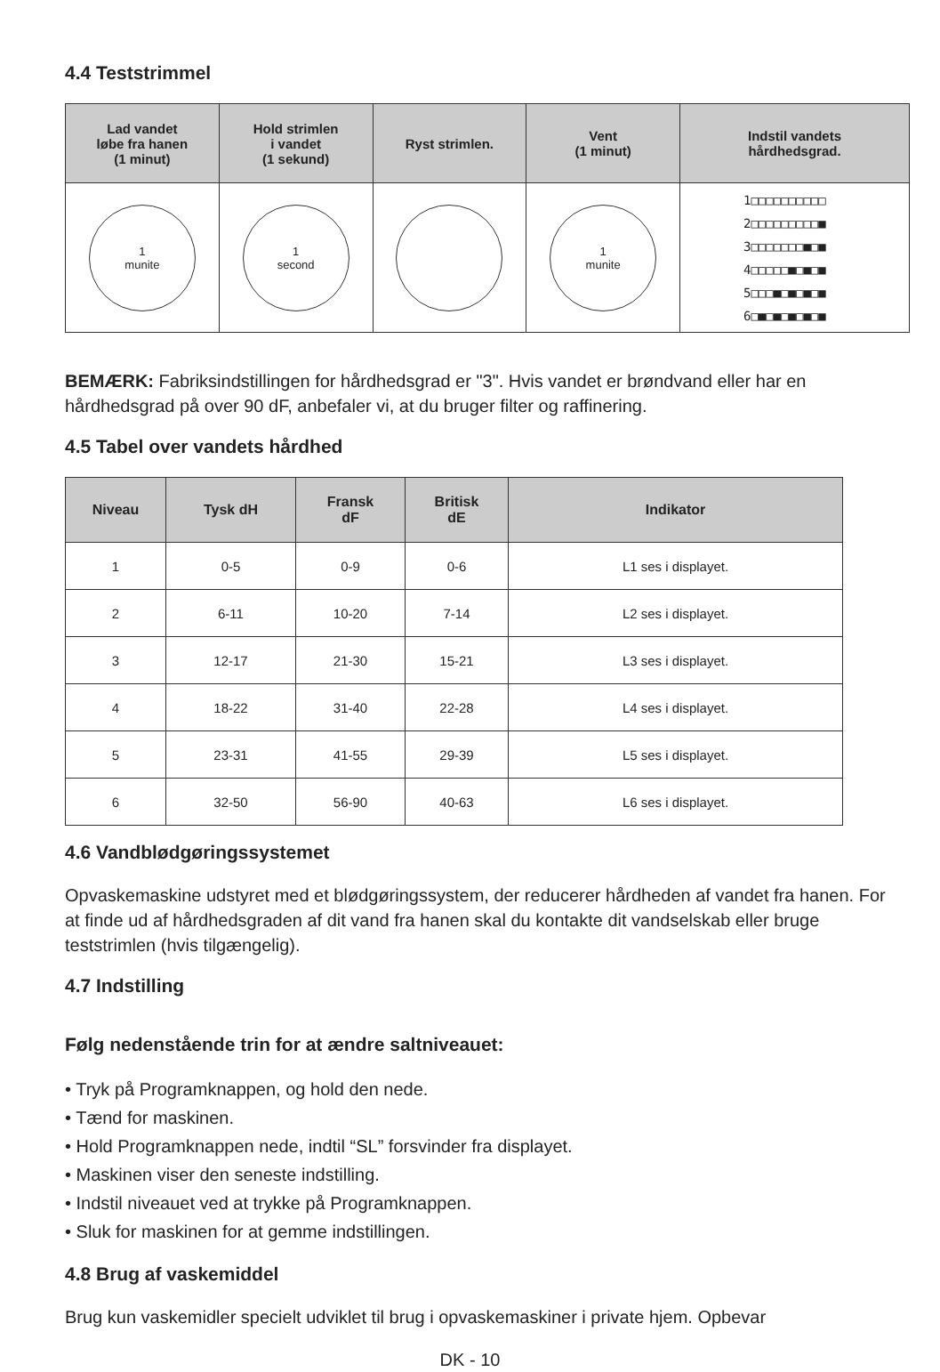4.4 Teststrimmel
| Lad vandet løbe fra hanen (1 minut) | Hold strimlen i vandet (1 sekund) | Ryst strimlen. | Vent (1 minut) | Indstil vandets hårdhedsgrad. |
| --- | --- | --- | --- | --- |
| 1 munite | 1 second | | 1 munite | 1□□□□□□□□□□ 2□□□□□□□□□■ 3□□□□□□□■□■ 4□□□□□■□■□■ 5□□□■□■□■□■ 6□■□■□■□■□■ |
BEMÆRK: Fabriksindstillingen for hårdhedsgrad er "3". Hvis vandet er brøndvand eller har en hårdhedsgrad på over 90 dF, anbefaler vi, at du bruger filter og raffinering.
4.5 Tabel over vandets hårdhed
| Niveau | Tysk dH | Fransk dF | Britisk dE | Indikator |
| --- | --- | --- | --- | --- |
| 1 | 0-5 | 0-9 | 0-6 | L1 ses i displayet. |
| 2 | 6-11 | 10-20 | 7-14 | L2 ses i displayet. |
| 3 | 12-17 | 21-30 | 15-21 | L3 ses i displayet. |
| 4 | 18-22 | 31-40 | 22-28 | L4 ses i displayet. |
| 5 | 23-31 | 41-55 | 29-39 | L5 ses i displayet. |
| 6 | 32-50 | 56-90 | 40-63 | L6 ses i displayet. |
4.6 Vandblødgøringssystemet
Opvaskemaskine udstyret med et blødgøringssystem, der reducerer hårdheden af vandet fra hanen. For at finde ud af hårdhedsgraden af dit vand fra hanen skal du kontakte dit vandselskab eller bruge teststrimlen (hvis tilgængelig).
4.7 Indstilling
Følg nedenstående trin for at ændre saltniveauet:
• Tryk på Programknappen, og hold den nede.
• Tænd for maskinen.
• Hold Programknappen nede, indtil “SL” forsvinder fra displayet.
• Maskinen viser den seneste indstilling.
• Indstil niveauet ved at trykke på Programknappen.
• Sluk for maskinen for at gemme indstillingen.
4.8 Brug af vaskemiddel
Brug kun vaskemidler specielt udviklet til brug i opvaskemaskiner i private hjem. Opbevar
DK - 10